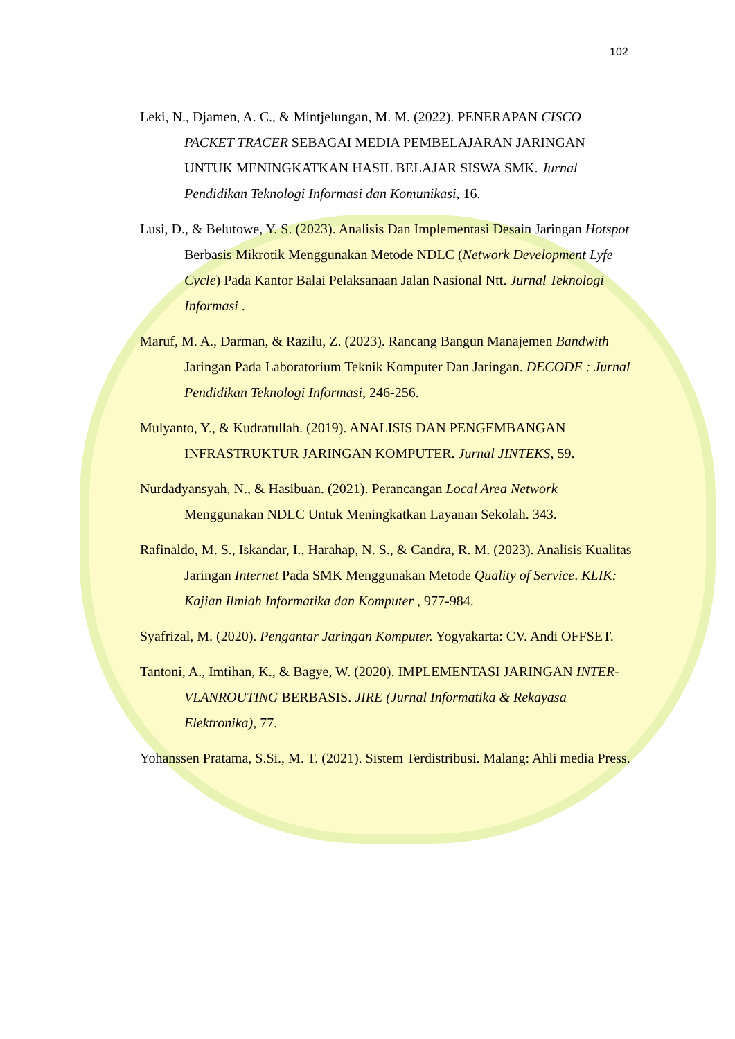102
Leki, N., Djamen, A. C., & Mintjelungan, M. M. (2022). PENERAPAN CISCO PACKET TRACER SEBAGAI MEDIA PEMBELAJARAN JARINGAN UNTUK MENINGKATKAN HASIL BELAJAR SISWA SMK. Jurnal Pendidikan Teknologi Informasi dan Komunikasi, 16.
Lusi, D., & Belutowe, Y. S. (2023). Analisis Dan Implementasi Desain Jaringan Hotspot Berbasis Mikrotik Menggunakan Metode NDLC (Network Development Lyfe Cycle) Pada Kantor Balai Pelaksanaan Jalan Nasional Ntt. Jurnal Teknologi Informasi .
Maruf, M. A., Darman, & Razilu, Z. (2023). Rancang Bangun Manajemen Bandwith Jaringan Pada Laboratorium Teknik Komputer Dan Jaringan. DECODE : Jurnal Pendidikan Teknologi Informasi, 246-256.
Mulyanto, Y., & Kudratullah. (2019). ANALISIS DAN PENGEMBANGAN INFRASTRUKTUR JARINGAN KOMPUTER. Jurnal JINTEKS, 59.
Nurdadyansyah, N., & Hasibuan. (2021). Perancangan Local Area Network Menggunakan NDLC Untuk Meningkatkan Layanan Sekolah. 343.
Rafinaldo, M. S., Iskandar, I., Harahap, N. S., & Candra, R. M. (2023). Analisis Kualitas Jaringan Internet Pada SMK Menggunakan Metode Quality of Service. KLIK: Kajian Ilmiah Informatika dan Komputer , 977-984.
Syafrizal, M. (2020). Pengantar Jaringan Komputer. Yogyakarta: CV. Andi OFFSET.
Tantoni, A., Imtihan, K., & Bagye, W. (2020). IMPLEMENTASI JARINGAN INTER-VLANROUTING BERBASIS. JIRE (Jurnal Informatika & Rekayasa Elektronika), 77.
Yohanssen Pratama, S.Si., M. T. (2021). Sistem Terdistribusi. Malang: Ahli media Press.